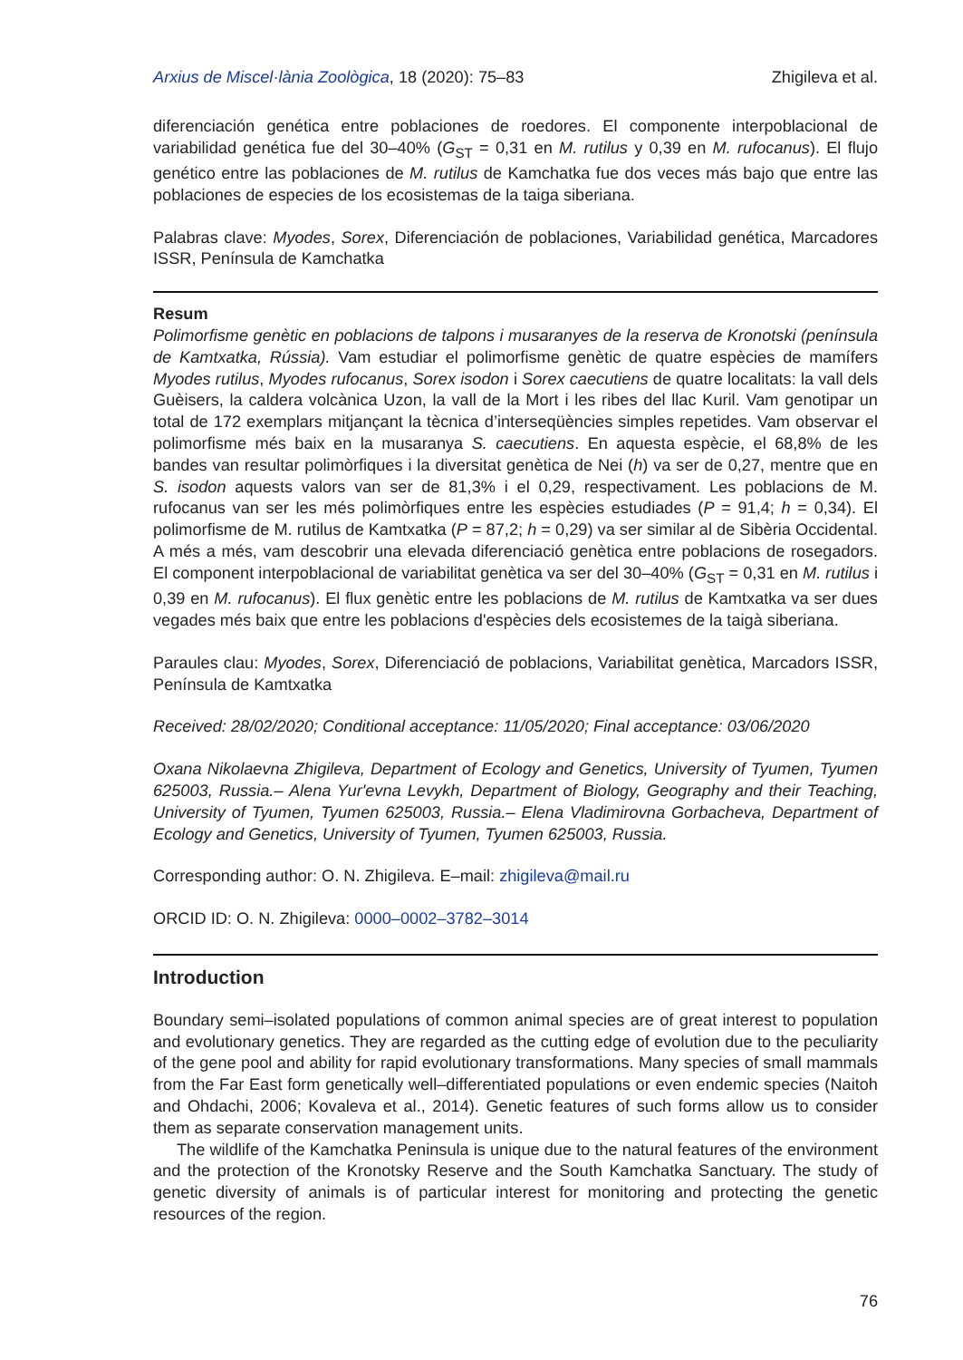Arxius de Miscel·lània Zoològica, 18 (2020): 75–83 Zhigileva et al.
diferenciación genética entre poblaciones de roedores. El componente interpoblacional de variabilidad genética fue del 30–40% (G<sub>ST</sub> = 0,31 en M. rutilus y 0,39 en M. rufocanus). El flujo genético entre las poblaciones de M. rutilus de Kamchatka fue dos veces más bajo que entre las poblaciones de especies de los ecosistemas de la taiga siberiana.
Palabras clave: Myodes, Sorex, Diferenciación de poblaciones, Variabilidad genética, Marcadores ISSR, Península de Kamchatka
Resum
Polimorfisme genètic en poblacions de talpons i musaranyes de la reserva de Kronotski (península de Kamtxatka, Rússia). Vam estudiar el polimorfisme genètic de quatre espècies de mamífers Myodes rutilus, Myodes rufocanus, Sorex isodon i Sorex caecutiens de quatre localitats: la vall dels Guèisers, la caldera volcànica Uzon, la vall de la Mort i les ribes del llac Kuril. Vam genotipar un total de 172 exemplars mitjançant la tècnica d’interseqüències simples repetides. Vam observar el polimorfisme més baix en la musaranya S. caecutiens. En aquesta espècie, el 68,8% de les bandes van resultar polimòrfiques i la diversitat genètica de Nei (h) va ser de 0,27, mentre que en S. isodon aquests valors van ser de 81,3% i el 0,29, respectivament. Les poblacions de M. rufocanus van ser les més polimòrfiques entre les espècies estudiades (P = 91,4; h = 0,34). El polimorfisme de M. rutilus de Kamtxatka (P = 87,2; h = 0,29) va ser similar al de Sibèria Occidental. A més a més, vam descobrir una elevada diferenciació genètica entre poblacions de rosegadors. El component interpoblacional de variabilitat genètica va ser del 30–40% (G<sub>ST</sub> = 0,31 en M. rutilus i 0,39 en M. rufocanus). El flux genètic entre les poblacions de M. rutilus de Kamtxatka va ser dues vegades més baix que entre les poblacions d'espècies dels ecosistemes de la taigà siberiana.
Paraules clau: Myodes, Sorex, Diferenciació de poblacions, Variabilitat genètica, Marcadors ISSR, Península de Kamtxatka
Received: 28/02/2020; Conditional acceptance: 11/05/2020; Final acceptance: 03/06/2020
Oxana Nikolaevna Zhigileva, Department of Ecology and Genetics, University of Tyumen, Tyumen 625003, Russia.– Alena Yur'evna Levykh, Department of Biology, Geography and their Teaching, University of Tyumen, Tyumen 625003, Russia.– Elena Vladimirovna Gorbacheva, Department of Ecology and Genetics, University of Tyumen, Tyumen 625003, Russia.
Corresponding author: O. N. Zhigileva. E–mail: zhigileva@mail.ru
ORCID ID: O. N. Zhigileva: 0000–0002–3782–3014
Introduction
Boundary semi–isolated populations of common animal species are of great interest to population and evolutionary genetics. They are regarded as the cutting edge of evolution due to the peculiarity of the gene pool and ability for rapid evolutionary transformations. Many species of small mammals from the Far East form genetically well–differentiated populations or even endemic species (Naitoh and Ohdachi, 2006; Kovaleva et al., 2014). Genetic features of such forms allow us to consider them as separate conservation management units.
The wildlife of the Kamchatka Peninsula is unique due to the natural features of the environment and the protection of the Kronotsky Reserve and the South Kamchatka Sanctuary. The study of genetic diversity of animals is of particular interest for monitoring and protecting the genetic resources of the region.
76